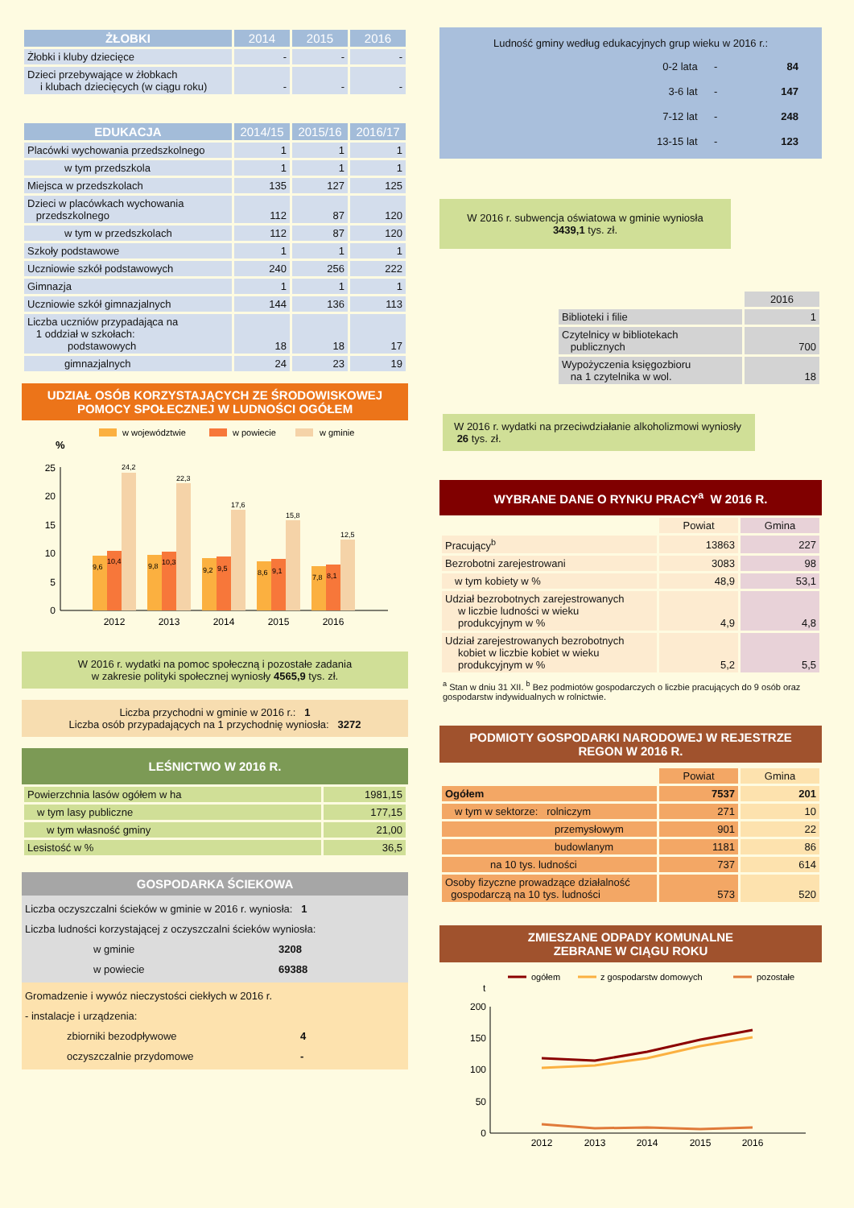| ŻŁOBKI | 2014 | 2015 | 2016 |
| --- | --- | --- | --- |
| Żłobki i kluby dziecięce | - | - | - |
| Dzieci przebywające w żłobkach i klubach dziecięcych (w ciągu roku) | - | - | - |
| EDUKACJA | 2014/15 | 2015/16 | 2016/17 |
| --- | --- | --- | --- |
| Placówki wychowania przedszkolnego | 1 | 1 | 1 |
| w tym przedszkola | 1 | 1 | 1 |
| Miejsca w przedszkolach | 135 | 127 | 125 |
| Dzieci w placówkach wychowania przedszkolnego | 112 | 87 | 120 |
| w tym w przedszkolach | 112 | 87 | 120 |
| Szkoły podstawowe | 1 | 1 | 1 |
| Uczniowie szkół podstawowych | 240 | 256 | 222 |
| Gimnazja | 1 | 1 | 1 |
| Uczniowie szkół gimnazjalnych | 144 | 136 | 113 |
| Liczba uczniów przypadająca na 1 oddział w szkołach: podstawowych | 18 | 18 | 17 |
| gimnazjalnych | 24 | 23 | 19 |
UDZIAŁ OSÓB KORZYSTAJĄCYCH ZE ŚRODOWISKOWEJ
POMOCY SPOŁECZNEJ W LUDNOŚCI OGÓŁEM
w województwie
w powiecie
w gminie
%
0
5
10
15
20
25
9,6
10,4
24,2
2012
9,8
10,3
22,3
2013
9,2
9,5
17,6
2014
8,6
9,1
15,8
2015
7,8
8,1
12,5
2016
W 2016 r. wydatki na pomoc społeczną i pozostałe zadania
w zakresie polityki społecznej wyniosły 4565,9 tys. zł.
Liczba przychodni w gminie w 2016 r.: 1
Liczba osób przypadających na 1 przychodnię wyniosła: 3272
LEŚNICTWO W 2016 R.
| Powierzchnia lasów ogółem w ha | 1981,15 |
| w tym lasy publiczne | 177,15 |
| w tym własność gminy | 21,00 |
| Lesistość w % | 36,5 |
GOSPODARKA ŚCIEKOWA
Liczba oczyszczalni ścieków w gminie w 2016 r. wyniosła: 1
Liczba ludności korzystającej z oczyszczalni ścieków wyniosła:
w gminie 3208
w powiecie 69388
Gromadzenie i wywóz nieczystości ciekłych w 2016 r.
- instalacje i urządzenia:
zbiorniki bezodpływowe 4
oczyszczalnie przydomowe -
Ludność gminy według edukacyjnych grup wieku w 2016 r.:
| 0-2 lata | - | 84 |
| 3-6 lat | - | 147 |
| 7-12 lat | - | 248 |
| 13-15 lat | - | 123 |
W 2016 r. subwencja oświatowa w gminie wyniosła
3439,1 tys. zł.
| | 2016 |
| --- | --- |
| Biblioteki i filie | 1 |
| Czytelnicy w bibliotekach publicznych | 700 |
| Wypożyczenia księgozbioru na 1 czytelnika w wol. | 18 |
W 2016 r. wydatki na przeciwdziałanie alkoholizmowi wyniosły 26 tys. zł.
WYBRANE DANE O RYNKU PRACY<sup>a</sup> W 2016 R.
| | Powiat | Gmina |
| --- | --- | --- |
| Pracujący<sup>b</sup> | 13863 | 227 |
| Bezrobotni zarejestrowani | 3083 | 98 |
| w tym kobiety w % | 48,9 | 53,1 |
| Udział bezrobotnych zarejestrowanych w liczbie ludności w wieku produkcyjnym w % | 4,9 | 4,8 |
| Udział zarejestrowanych bezrobotnych kobiet w liczbie kobiet w wieku produkcyjnym w % | 5,2 | 5,5 |
<sup>a</sup> Stan w dniu 31 XII. <sup>b</sup> Bez podmiotów gospodarczych o liczbie pracujących do 9 osób oraz gospodarstw indywidualnych w rolnictwie.
PODMIOTY GOSPODARKI NARODOWEJ W REJESTRZE
REGON W 2016 R.
| | Powiat | Gmina |
| --- | --- | --- |
| Ogółem | 7537 | 201 |
| w tym w sektorze: rolniczym | 271 | 10 |
| przemysłowym | 901 | 22 |
| budowlanym | 1181 | 86 |
| na 10 tys. ludności | 737 | 614 |
| Osoby fizyczne prowadzące działalność gospodarczą na 10 tys. ludności | 573 | 520 |
ZMIESZANE ODPADY KOMUNALNE
ZEBRANE W CIĄGU ROKU
ogółem
z gospodarstw domowych
pozostałe
t
0
50
100
150
200
2012
2013
2014
2015
2016